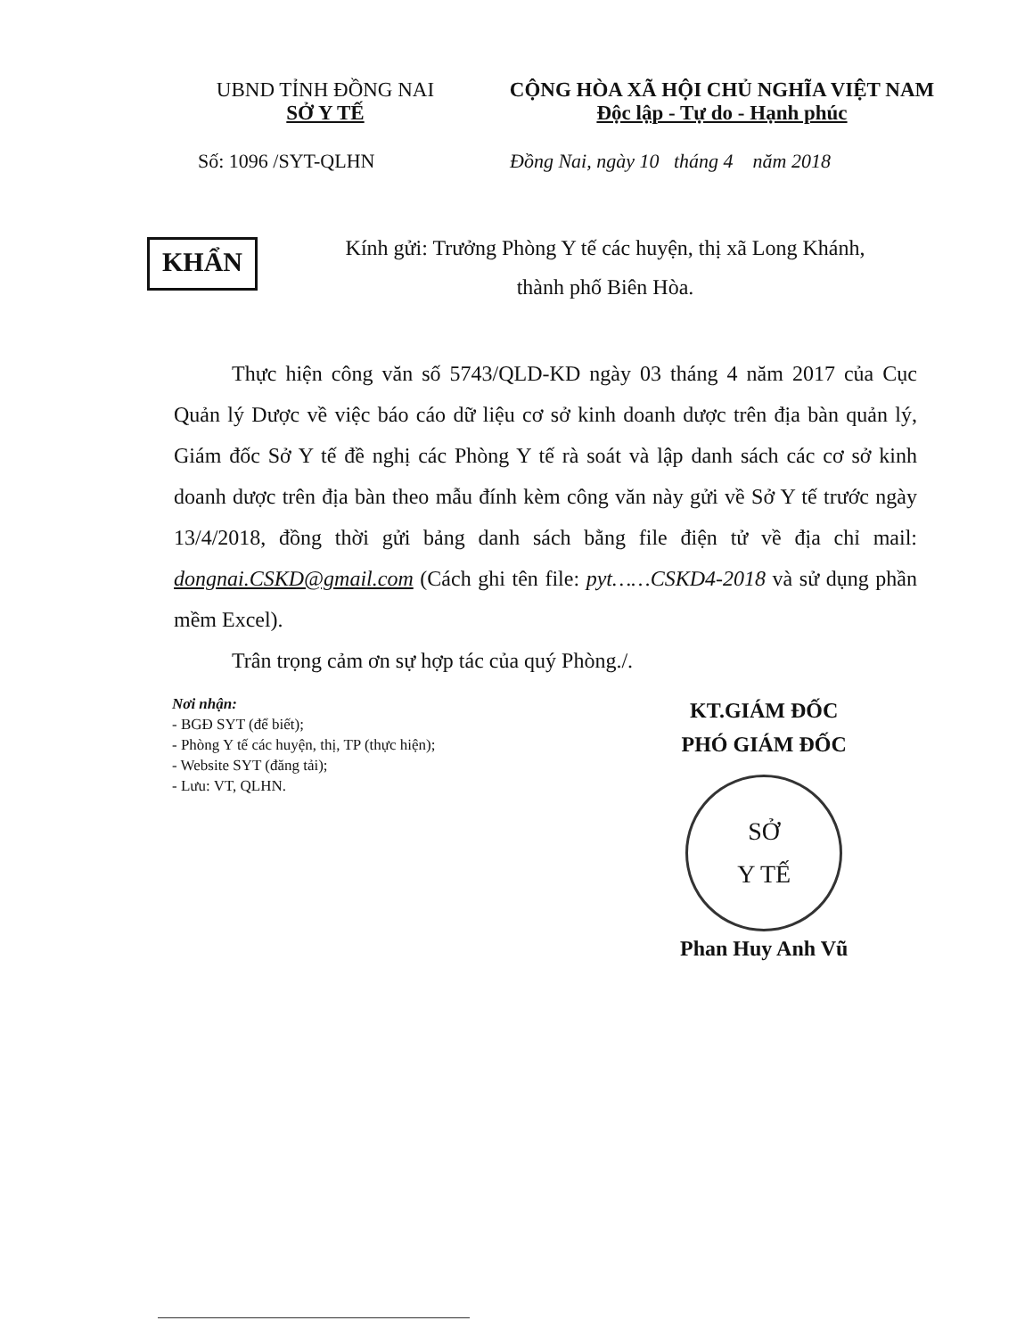UBND TỈNH ĐỒNG NAI
SỞ Y TẾ
CỘNG HÒA XÃ HỘI CHỦ NGHĨA VIỆT NAM
Độc lập - Tự do - Hạnh phúc
Số: 1096 /SYT-QLHN Đồng Nai, ngày 10 tháng 4 năm 2018
KHẨN
Kính gửi: Trưởng Phòng Y tế các huyện, thị xã Long Khánh,
thành phố Biên Hòa.
Thực hiện công văn số 5743/QLD-KD ngày 03 tháng 4 năm 2017 của Cục Quản lý Dược về việc báo cáo dữ liệu cơ sở kinh doanh dược trên địa bàn quản lý, Giám đốc Sở Y tế đề nghị các Phòng Y tế rà soát và lập danh sách các cơ sở kinh doanh dược trên địa bàn theo mẫu đính kèm công văn này gửi về Sở Y tế trước ngày 13/4/2018, đồng thời gửi bảng danh sách bằng file điện tử về địa chỉ mail: dongnai.CSKD@gmail.com (Cách ghi tên file: pyt……CSKD4-2018 và sử dụng phần mềm Excel).
Trân trọng cảm ơn sự hợp tác của quý Phòng./.
Nơi nhận:
- BGĐ SYT (để biết);
- Phòng Y tế các huyện, thị, TP (thực hiện);
- Website SYT (đăng tải);
- Lưu: VT, QLHN.
KT.GIÁM ĐỐC
PHÓ GIÁM ĐỐC
SỞ
Y TẾ
Phan Huy Anh Vũ